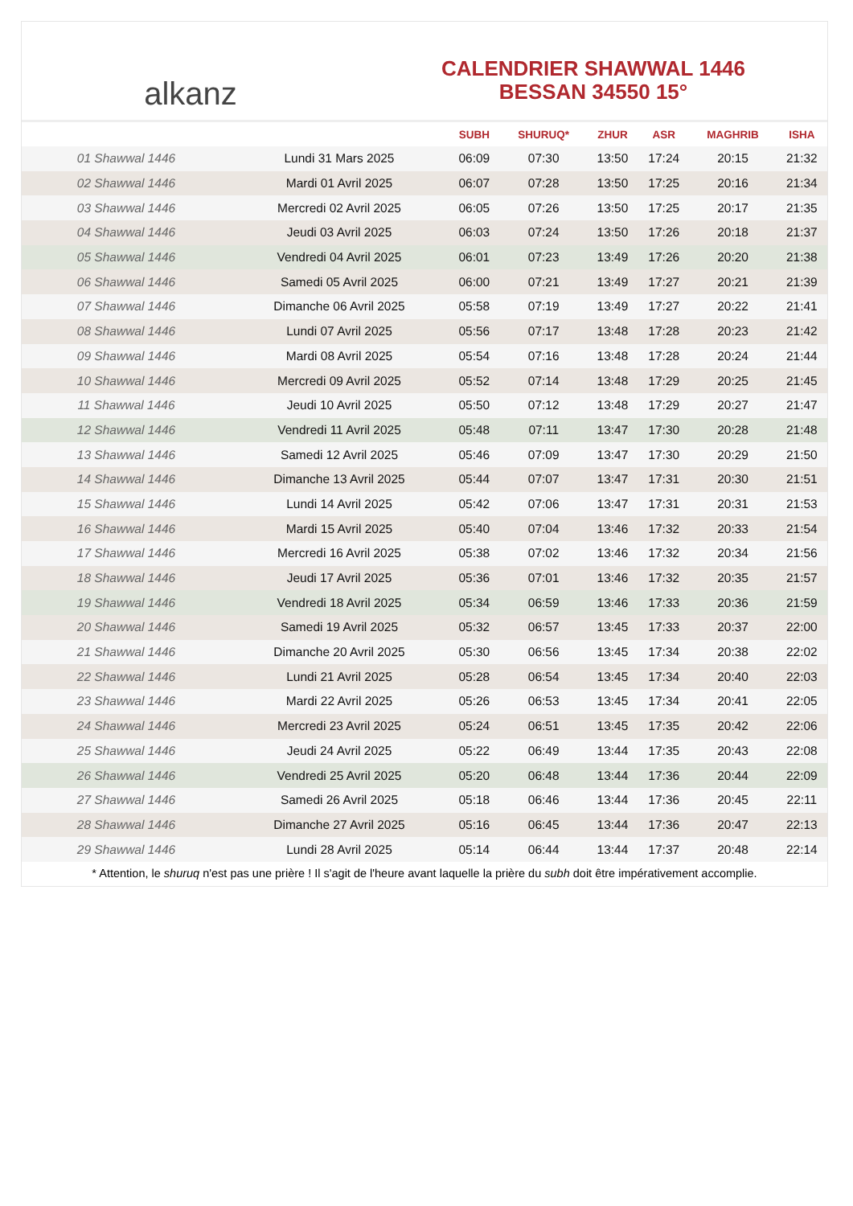alkanz
CALENDRIER SHAWWAL 1446
BESSAN 34550 15°
| | | SUBH | SHURUQ* | ZHUR | ASR | MAGHRIB | ISHA |
| --- | --- | --- | --- | --- | --- | --- | --- |
| 01 Shawwal 1446 | Lundi 31 Mars 2025 | 06:09 | 07:30 | 13:50 | 17:24 | 20:15 | 21:32 |
| 02 Shawwal 1446 | Mardi 01 Avril 2025 | 06:07 | 07:28 | 13:50 | 17:25 | 20:16 | 21:34 |
| 03 Shawwal 1446 | Mercredi 02 Avril 2025 | 06:05 | 07:26 | 13:50 | 17:25 | 20:17 | 21:35 |
| 04 Shawwal 1446 | Jeudi 03 Avril 2025 | 06:03 | 07:24 | 13:50 | 17:26 | 20:18 | 21:37 |
| 05 Shawwal 1446 | Vendredi 04 Avril 2025 | 06:01 | 07:23 | 13:49 | 17:26 | 20:20 | 21:38 |
| 06 Shawwal 1446 | Samedi 05 Avril 2025 | 06:00 | 07:21 | 13:49 | 17:27 | 20:21 | 21:39 |
| 07 Shawwal 1446 | Dimanche 06 Avril 2025 | 05:58 | 07:19 | 13:49 | 17:27 | 20:22 | 21:41 |
| 08 Shawwal 1446 | Lundi 07 Avril 2025 | 05:56 | 07:17 | 13:48 | 17:28 | 20:23 | 21:42 |
| 09 Shawwal 1446 | Mardi 08 Avril 2025 | 05:54 | 07:16 | 13:48 | 17:28 | 20:24 | 21:44 |
| 10 Shawwal 1446 | Mercredi 09 Avril 2025 | 05:52 | 07:14 | 13:48 | 17:29 | 20:25 | 21:45 |
| 11 Shawwal 1446 | Jeudi 10 Avril 2025 | 05:50 | 07:12 | 13:48 | 17:29 | 20:27 | 21:47 |
| 12 Shawwal 1446 | Vendredi 11 Avril 2025 | 05:48 | 07:11 | 13:47 | 17:30 | 20:28 | 21:48 |
| 13 Shawwal 1446 | Samedi 12 Avril 2025 | 05:46 | 07:09 | 13:47 | 17:30 | 20:29 | 21:50 |
| 14 Shawwal 1446 | Dimanche 13 Avril 2025 | 05:44 | 07:07 | 13:47 | 17:31 | 20:30 | 21:51 |
| 15 Shawwal 1446 | Lundi 14 Avril 2025 | 05:42 | 07:06 | 13:47 | 17:31 | 20:31 | 21:53 |
| 16 Shawwal 1446 | Mardi 15 Avril 2025 | 05:40 | 07:04 | 13:46 | 17:32 | 20:33 | 21:54 |
| 17 Shawwal 1446 | Mercredi 16 Avril 2025 | 05:38 | 07:02 | 13:46 | 17:32 | 20:34 | 21:56 |
| 18 Shawwal 1446 | Jeudi 17 Avril 2025 | 05:36 | 07:01 | 13:46 | 17:32 | 20:35 | 21:57 |
| 19 Shawwal 1446 | Vendredi 18 Avril 2025 | 05:34 | 06:59 | 13:46 | 17:33 | 20:36 | 21:59 |
| 20 Shawwal 1446 | Samedi 19 Avril 2025 | 05:32 | 06:57 | 13:45 | 17:33 | 20:37 | 22:00 |
| 21 Shawwal 1446 | Dimanche 20 Avril 2025 | 05:30 | 06:56 | 13:45 | 17:34 | 20:38 | 22:02 |
| 22 Shawwal 1446 | Lundi 21 Avril 2025 | 05:28 | 06:54 | 13:45 | 17:34 | 20:40 | 22:03 |
| 23 Shawwal 1446 | Mardi 22 Avril 2025 | 05:26 | 06:53 | 13:45 | 17:34 | 20:41 | 22:05 |
| 24 Shawwal 1446 | Mercredi 23 Avril 2025 | 05:24 | 06:51 | 13:45 | 17:35 | 20:42 | 22:06 |
| 25 Shawwal 1446 | Jeudi 24 Avril 2025 | 05:22 | 06:49 | 13:44 | 17:35 | 20:43 | 22:08 |
| 26 Shawwal 1446 | Vendredi 25 Avril 2025 | 05:20 | 06:48 | 13:44 | 17:36 | 20:44 | 22:09 |
| 27 Shawwal 1446 | Samedi 26 Avril 2025 | 05:18 | 06:46 | 13:44 | 17:36 | 20:45 | 22:11 |
| 28 Shawwal 1446 | Dimanche 27 Avril 2025 | 05:16 | 06:45 | 13:44 | 17:36 | 20:47 | 22:13 |
| 29 Shawwal 1446 | Lundi 28 Avril 2025 | 05:14 | 06:44 | 13:44 | 17:37 | 20:48 | 22:14 |
* Attention, le shuruq n'est pas une prière ! Il s'agit de l'heure avant laquelle la prière du subh doit être impérativement accomplie.